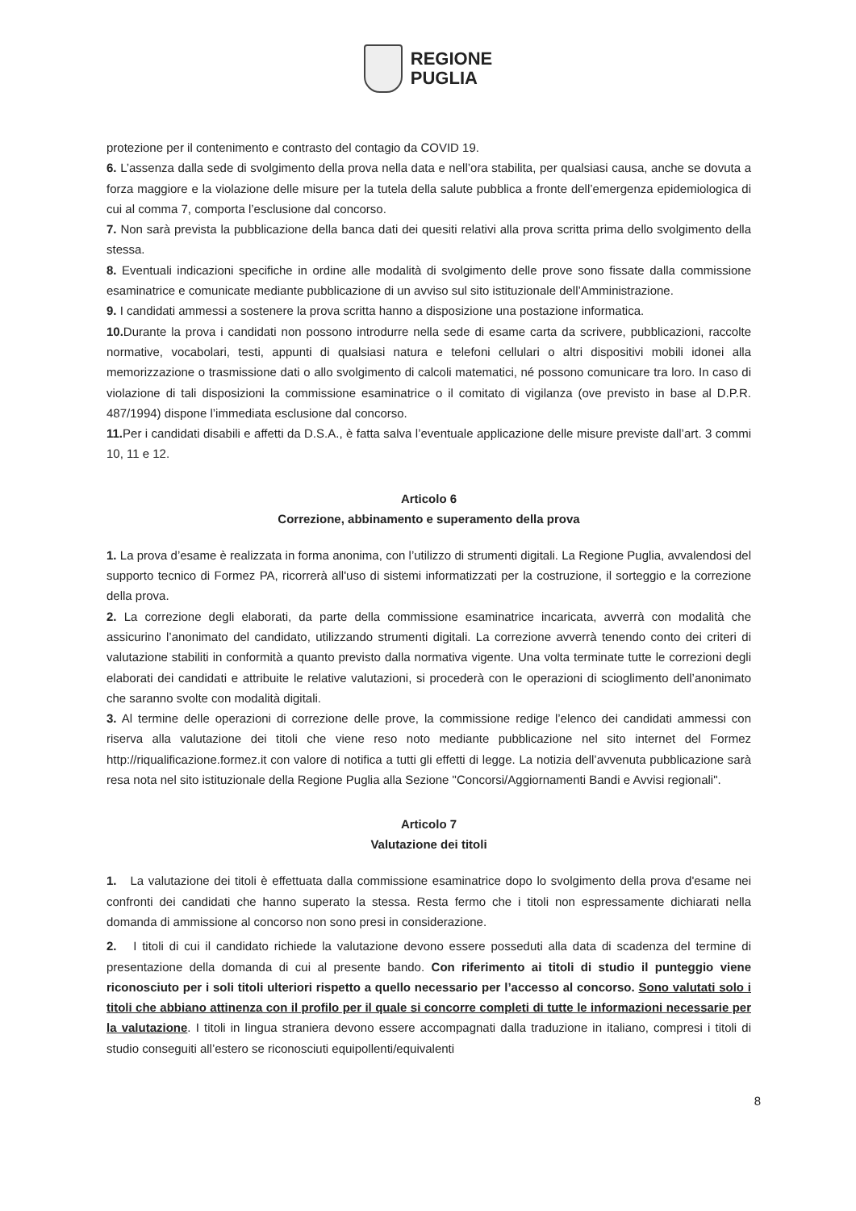REGIONE
PUGLIA
protezione per il contenimento e contrasto del contagio da COVID 19.
6. L’assenza dalla sede di svolgimento della prova nella data e nell’ora stabilita, per qualsiasi causa, anche se dovuta a forza maggiore e la violazione delle misure per la tutela della salute pubblica a fronte dell’emergenza epidemiologica di cui al comma 7, comporta l’esclusione dal concorso.
7. Non sarà prevista la pubblicazione della banca dati dei quesiti relativi alla prova scritta prima dello svolgimento della stessa.
8. Eventuali indicazioni specifiche in ordine alle modalità di svolgimento delle prove sono fissate dalla commissione esaminatrice e comunicate mediante pubblicazione di un avviso sul sito istituzionale dell’Amministrazione.
9. I candidati ammessi a sostenere la prova scritta hanno a disposizione una postazione informatica.
10. Durante la prova i candidati non possono introdurre nella sede di esame carta da scrivere, pubblicazioni, raccolte normative, vocabolari, testi, appunti di qualsiasi natura e telefoni cellulari o altri dispositivi mobili idonei alla memorizzazione o trasmissione dati o allo svolgimento di calcoli matematici, né possono comunicare tra loro. In caso di violazione di tali disposizioni la commissione esaminatrice o il comitato di vigilanza (ove previsto in base al D.P.R. 487/1994) dispone l’immediata esclusione dal concorso.
11. Per i candidati disabili e affetti da D.S.A., è fatta salva l’eventuale applicazione delle misure previste dall’art. 3 commi 10, 11 e 12.
Articolo 6
Correzione, abbinamento e superamento della prova
1. La prova d’esame è realizzata in forma anonima, con l’utilizzo di strumenti digitali. La Regione Puglia, avvalendosi del supporto tecnico di Formez PA, ricorrerà all'uso di sistemi informatizzati per la costruzione, il sorteggio e la correzione della prova.
2. La correzione degli elaborati, da parte della commissione esaminatrice incaricata, avverrà con modalità che assicurino l’anonimato del candidato, utilizzando strumenti digitali. La correzione avverrà tenendo conto dei criteri di valutazione stabiliti in conformità a quanto previsto dalla normativa vigente. Una volta terminate tutte le correzioni degli elaborati dei candidati e attribuite le relative valutazioni, si procederà con le operazioni di scioglimento dell’anonimato che saranno svolte con modalità digitali.
3. Al termine delle operazioni di correzione delle prove, la commissione redige l’elenco dei candidati ammessi con riserva alla valutazione dei titoli che viene reso noto mediante pubblicazione nel sito internet del Formez http://riqualificazione.formez.it con valore di notifica a tutti gli effetti di legge. La notizia dell’avvenuta pubblicazione sarà resa nota nel sito istituzionale della Regione Puglia alla Sezione "Concorsi/Aggiornamenti Bandi e Avvisi regionali".
Articolo 7
Valutazione dei titoli
1. La valutazione dei titoli è effettuata dalla commissione esaminatrice dopo lo svolgimento della prova d'esame nei confronti dei candidati che hanno superato la stessa. Resta fermo che i titoli non espressamente dichiarati nella domanda di ammissione al concorso non sono presi in considerazione.
2. I titoli di cui il candidato richiede la valutazione devono essere posseduti alla data di scadenza del termine di presentazione della domanda di cui al presente bando. Con riferimento ai titoli di studio il punteggio viene riconosciuto per i soli titoli ulteriori rispetto a quello necessario per l’accesso al concorso. Sono valutati solo i titoli che abbiano attinenza con il profilo per il quale si concorre completi di tutte le informazioni necessarie per la valutazione. I titoli in lingua straniera devono essere accompagnati dalla traduzione in italiano, compresi i titoli di studio conseguiti all’estero se riconosciuti equipollenti/equivalenti
8